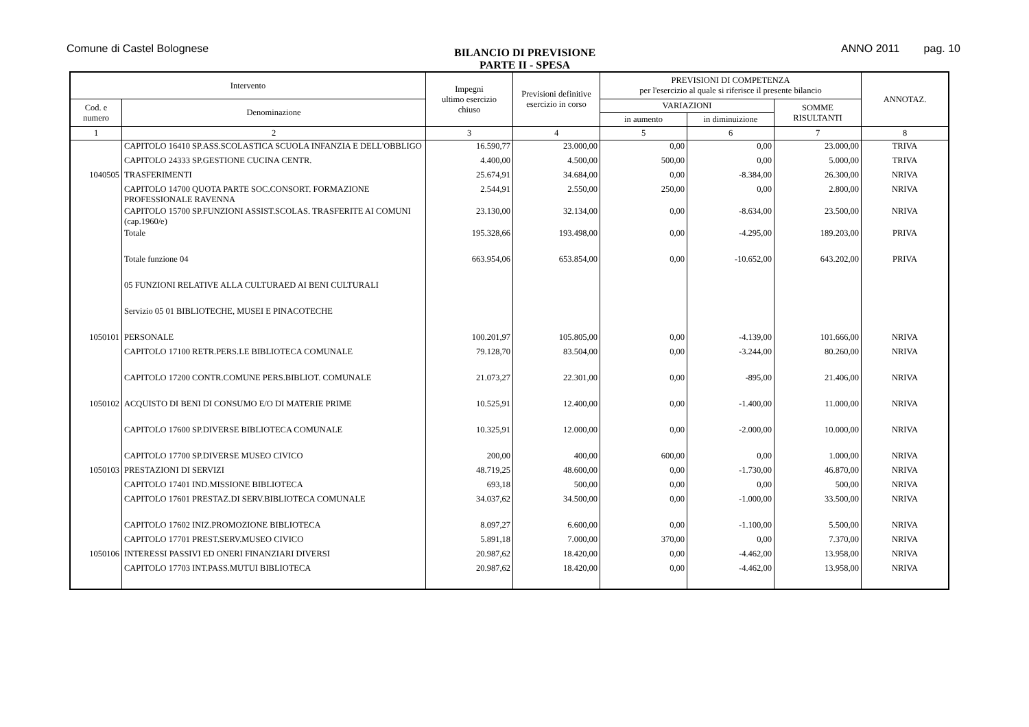Comune di Castel Bolognese
BILANCIO DI PREVISIONE
PARTE II - SPESA
ANNO 2011 pag. 10
| Intervento | | Impegni ultimo esercizio chiuso | Previsioni definitive esercizio in corso | PREVISIONI DI COMPETENZA per l'esercizio al quale si riferisce il presente bilancio | | | ANNOTAZ. |
| --- | --- | --- | --- | --- | --- | --- | --- |
| Cod. e numero | Denominazione | | | VARIAZIONI | | SOMME RISULTANTI | |
| | | | | in aumento | in diminuizione | | |
| 1 | 2 | 3 | 4 | 5 | 6 | 7 | 8 |
| | CAPITOLO 16410 SP.ASS.SCOLASTICA SCUOLA INFANZIA E DELL'OBBLIGO | 16.590,77 | 23.000,00 | 0,00 | 0,00 | 23.000,00 | TRIVA |
| | CAPITOLO 24333 SP.GESTIONE CUCINA CENTR. | 4.400,00 | 4.500,00 | 500,00 | 0,00 | 5.000,00 | TRIVA |
| 1040505 | TRASFERIMENTI | 25.674,91 | 34.684,00 | 0,00 | -8.384,00 | 26.300,00 | NRIVA |
| | CAPITOLO 14700 QUOTA PARTE SOC.CONSORT. FORMAZIONE PROFESSIONALE RAVENNA | 2.544,91 | 2.550,00 | 250,00 | 0,00 | 2.800,00 | NRIVA |
| | CAPITOLO 15700 SP.FUNZIONI ASSIST.SCOLAS. TRASFERITE AI COMUNI (cap.1960/e) | 23.130,00 | 32.134,00 | 0,00 | -8.634,00 | 23.500,00 | NRIVA |
| | Totale | 195.328,66 | 193.498,00 | 0,00 | -4.295,00 | 189.203,00 | PRIVA |
| | Totale funzione 04 | 663.954,06 | 653.854,00 | 0,00 | -10.652,00 | 643.202,00 | PRIVA |
| | 05 FUNZIONI RELATIVE ALLA CULTURAED AI BENI CULTURALI | | | | | | |
| | Servizio 05 01 BIBLIOTECHE, MUSEI E PINACOTECHE | | | | | | |
| 1050101 | PERSONALE | 100.201,97 | 105.805,00 | 0,00 | -4.139,00 | 101.666,00 | NRIVA |
| | CAPITOLO 17100 RETR.PERS.LE BIBLIOTECA COMUNALE | 79.128,70 | 83.504,00 | 0,00 | -3.244,00 | 80.260,00 | NRIVA |
| | CAPITOLO 17200 CONTR.COMUNE PERS.BIBLIOT. COMUNALE | 21.073,27 | 22.301,00 | 0,00 | -895,00 | 21.406,00 | NRIVA |
| 1050102 | ACQUISTO DI BENI DI CONSUMO E/O DI MATERIE PRIME | 10.525,91 | 12.400,00 | 0,00 | -1.400,00 | 11.000,00 | NRIVA |
| | CAPITOLO 17600 SP.DIVERSE BIBLIOTECA COMUNALE | 10.325,91 | 12.000,00 | 0,00 | -2.000,00 | 10.000,00 | NRIVA |
| | CAPITOLO 17700 SP.DIVERSE MUSEO CIVICO | 200,00 | 400,00 | 600,00 | 0,00 | 1.000,00 | NRIVA |
| 1050103 | PRESTAZIONI DI SERVIZI | 48.719,25 | 48.600,00 | 0,00 | -1.730,00 | 46.870,00 | NRIVA |
| | CAPITOLO 17401 IND.MISSIONE BIBLIOTECA | 693,18 | 500,00 | 0,00 | 0,00 | 500,00 | NRIVA |
| | CAPITOLO 17601 PRESTAZ.DI SERV.BIBLIOTECA COMUNALE | 34.037,62 | 34.500,00 | 0,00 | -1.000,00 | 33.500,00 | NRIVA |
| | CAPITOLO 17602 INIZ.PROMOZIONE BIBLIOTECA | 8.097,27 | 6.600,00 | 0,00 | -1.100,00 | 5.500,00 | NRIVA |
| | CAPITOLO 17701 PREST.SERV.MUSEO CIVICO | 5.891,18 | 7.000,00 | 370,00 | 0,00 | 7.370,00 | NRIVA |
| 1050106 | INTERESSI PASSIVI ED ONERI FINANZIARI DIVERSI | 20.987,62 | 18.420,00 | 0,00 | -4.462,00 | 13.958,00 | NRIVA |
| | CAPITOLO 17703 INT.PASS.MUTUI BIBLIOTECA | 20.987,62 | 18.420,00 | 0,00 | -4.462,00 | 13.958,00 | NRIVA |